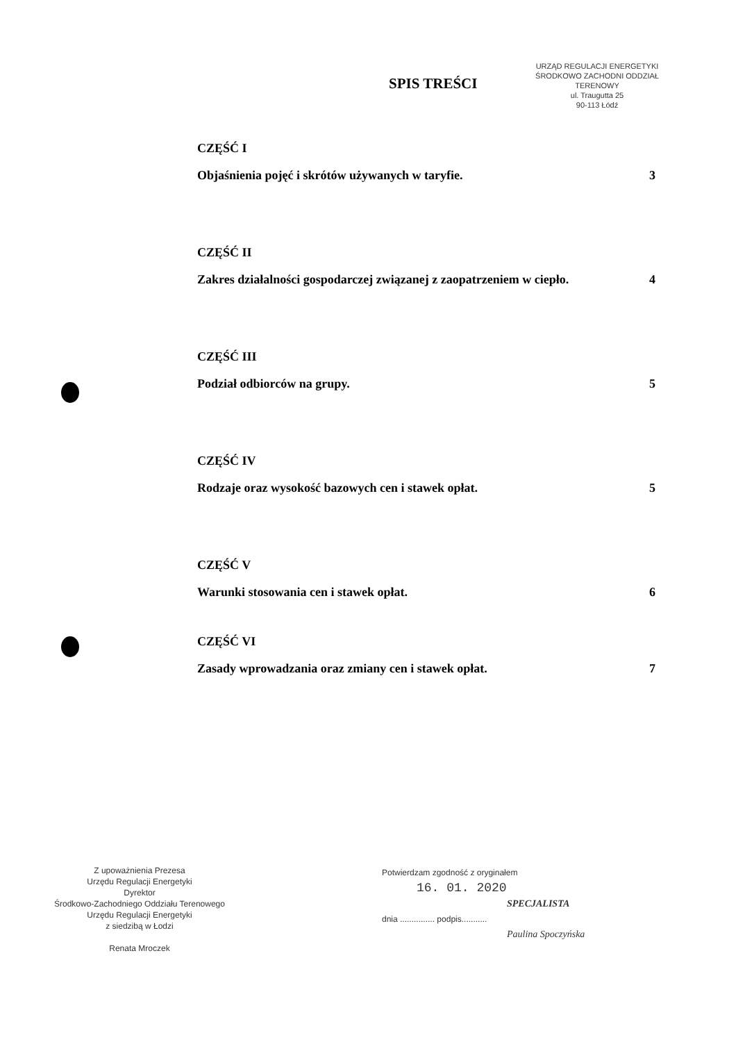URZĄD REGULACJI ENERGETYKI
ŚRODKOWO ZACHODNI ODDZIAŁ TERENOWY
ul. Traugutta 25
90-113 Łódź
SPIS TREŚCI
CZĘŚĆ I
Objaśnienia pojęć i skrótów używanych w taryfie. 3
CZĘŚĆ II
Zakres działalności gospodarczej związanej z zaopatrzeniem w ciepło. 4
CZĘŚĆ III
Podział odbiorców na grupy. 5
CZĘŚĆ IV
Rodzaje oraz wysokość bazowych cen i stawek opłat. 5
CZĘŚĆ V
Warunki stosowania cen i stawek opłat. 6
CZĘŚĆ VI
Zasady wprowadzania oraz zmiany cen i stawek opłat. 7
Z upoważnienia Prezesa
Urzędu Regulacji Energetyki
Dyrektor
Środkowo-Zachodniego Oddziału Terenowego
Urzędu Regulacji Energetyki
z siedzibą w Łodzi
Renata Mroczek
Potwierdzam zgodność z oryginałem
16. 01. 2020
SPECJALISTA
dnia ............... podpis...........
Paulina Spoczyńska